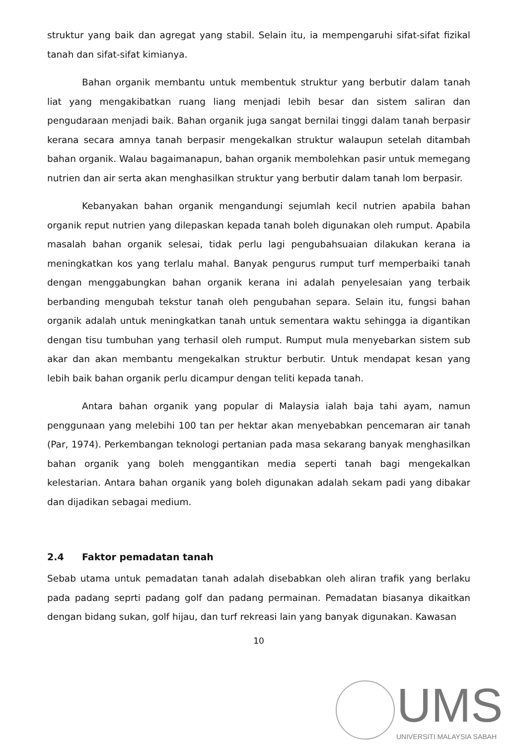struktur yang baik dan agregat yang stabil. Selain itu, ia mempengaruhi sifat-sifat fizikal tanah dan sifat-sifat kimianya.
Bahan organik membantu untuk membentuk struktur yang berbutir dalam tanah liat yang mengakibatkan ruang liang menjadi lebih besar dan sistem saliran dan pengudaraan menjadi baik. Bahan organik juga sangat bernilai tinggi dalam tanah berpasir kerana secara amnya tanah berpasir mengekalkan struktur walaupun setelah ditambah bahan organik. Walau bagaimanapun, bahan organik membolehkan pasir untuk memegang nutrien dan air serta akan menghasilkan struktur yang berbutir dalam tanah lom berpasir.
Kebanyakan bahan organik mengandungi sejumlah kecil nutrien apabila bahan organik reput nutrien yang dilepaskan kepada tanah boleh digunakan oleh rumput. Apabila masalah bahan organik selesai, tidak perlu lagi pengubahsuaian dilakukan kerana ia meningkatkan kos yang terlalu mahal. Banyak pengurus rumput turf memperbaiki tanah dengan menggabungkan bahan organik kerana ini adalah penyelesaian yang terbaik berbanding mengubah tekstur tanah oleh pengubahan separa. Selain itu, fungsi bahan organik adalah untuk meningkatkan tanah untuk sementara waktu sehingga ia digantikan dengan tisu tumbuhan yang terhasil oleh rumput. Rumput mula menyebarkan sistem sub akar dan akan membantu mengekalkan struktur berbutir. Untuk mendapat kesan yang lebih baik bahan organik perlu dicampur dengan teliti kepada tanah.
Antara bahan organik yang popular di Malaysia ialah baja tahi ayam, namun penggunaan yang melebihi 100 tan per hektar akan menyebabkan pencemaran air tanah (Par, 1974). Perkembangan teknologi pertanian pada masa sekarang banyak menghasilkan bahan organik yang boleh menggantikan media seperti tanah bagi mengekalkan kelestarian. Antara bahan organik yang boleh digunakan adalah sekam padi yang dibakar dan dijadikan sebagai medium.
2.4 Faktor pemadatan tanah
Sebab utama untuk pemadatan tanah adalah disebabkan oleh aliran trafik yang berlaku pada padang seprti padang golf dan padang permainan. Pemadatan biasanya dikaitkan dengan bidang sukan, golf hijau, dan turf rekreasi lain yang banyak digunakan. Kawasan
10
UMS
UNIVERSITI MALAYSIA SABAH